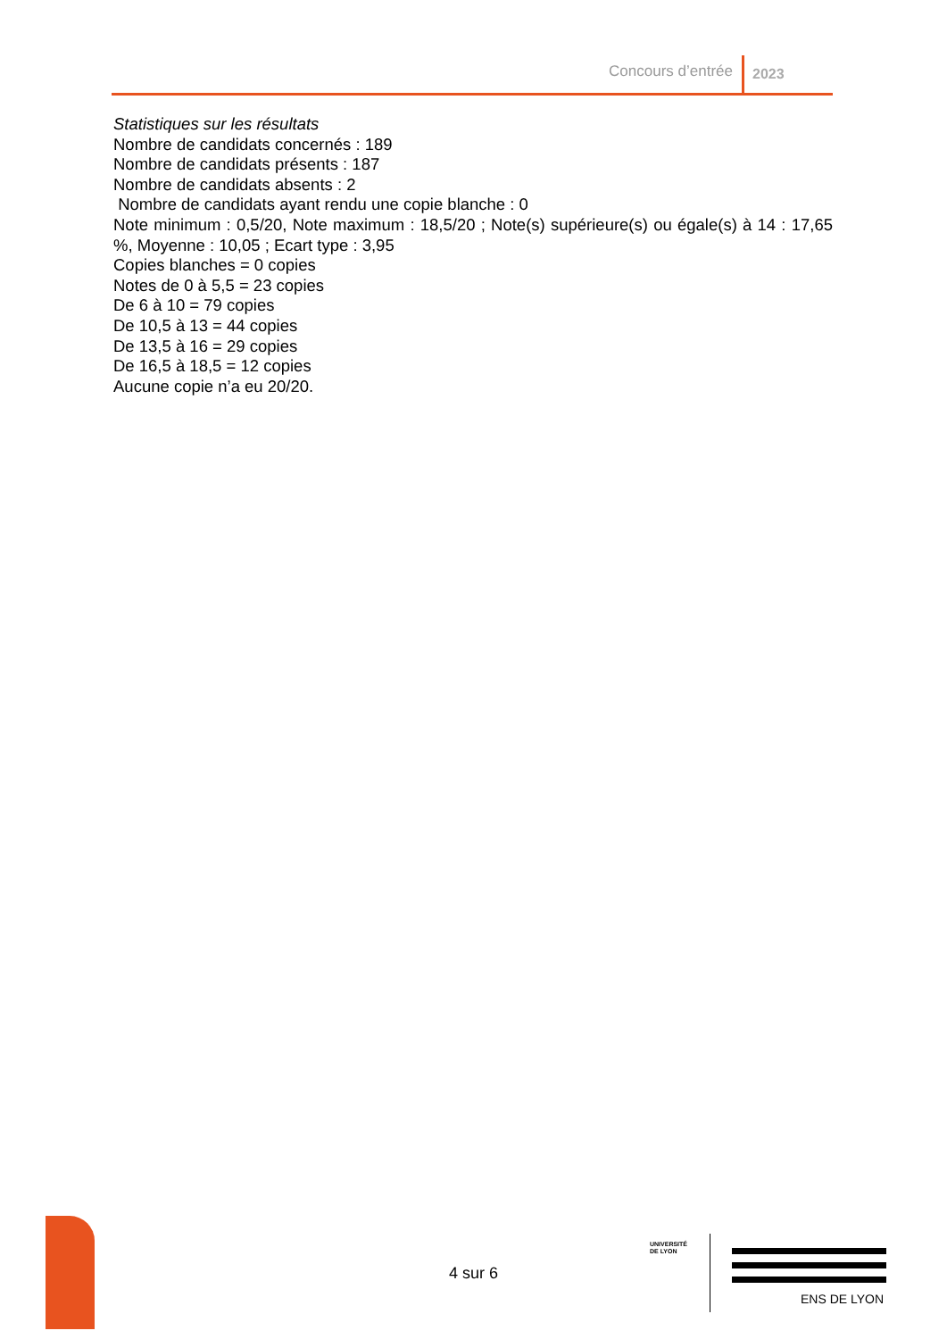Concours d’entrée 2023
Statistiques sur les résultats
Nombre de candidats concernés : 189
Nombre de candidats présents : 187
Nombre de candidats absents : 2
Nombre de candidats ayant rendu une copie blanche : 0
Note minimum : 0,5/20, Note maximum : 18,5/20 ; Note(s) supérieure(s) ou égale(s) à 14 : 17,65 %, Moyenne : 10,05 ; Ecart type : 3,95
Copies blanches = 0 copies
Notes de 0 à 5,5 = 23 copies
De 6 à 10 = 79 copies
De 10,5 à 13 = 44 copies
De 13,5 à 16 = 29 copies
De 16,5 à 18,5 = 12 copies
Aucune copie n’a eu 20/20.
4 sur 6
UNIVERSITÉ
DE LYON
ENS DE LYON